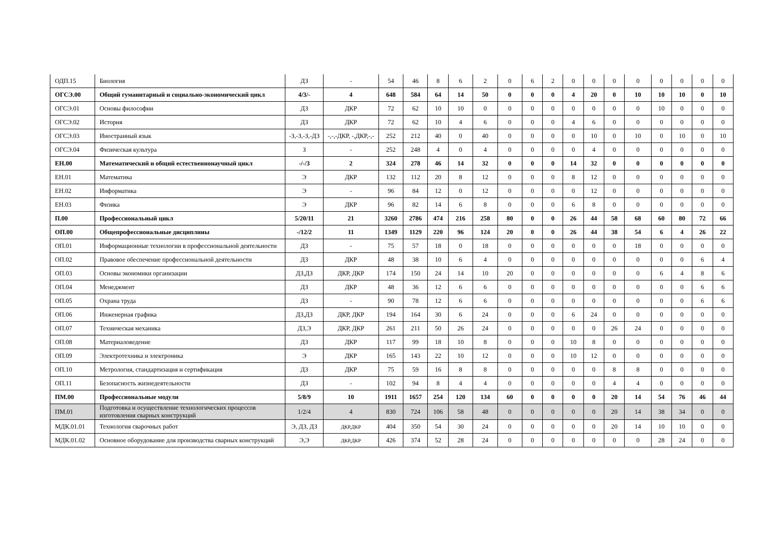| ОДП.15 | Биология | ДЗ | - | 54 | 46 | 8 | 6 | 2 | 0 | 6 | 2 | 0 | 0 | 0 | 0 | 0 | 0 | 0 | 0 |
| ОГСЭ.00 | Общий гуманитарный и социально-экономический цикл | 4/3/- | 4 | 648 | 584 | 64 | 14 | 50 | 0 | 0 | 0 | 4 | 20 | 0 | 10 | 10 | 10 | 0 | 10 |
| ОГСЭ.01 | Основы философии | ДЗ | ДКР | 72 | 62 | 10 | 10 | 0 | 0 | 0 | 0 | 0 | 0 | 0 | 0 | 10 | 0 | 0 | 0 |
| ОГСЭ.02 | История | ДЗ | ДКР | 72 | 62 | 10 | 4 | 6 | 0 | 0 | 0 | 4 | 6 | 0 | 0 | 0 | 0 | 0 | 0 |
| ОГСЭ.03 | Иностранный язык | -З,-З,-З,-ДЗ | -,-,-ДКР, -,ДКР,-,- | 252 | 212 | 40 | 0 | 40 | 0 | 0 | 0 | 0 | 10 | 0 | 10 | 0 | 10 | 0 | 10 |
| ОГСЭ.04 | Физическая культура | З | - | 252 | 248 | 4 | 0 | 4 | 0 | 0 | 0 | 0 | 4 | 0 | 0 | 0 | 0 | 0 | 0 |
| ЕН.00 | Математический и общий естественнонаучный цикл | -/-/3 | 2 | 324 | 278 | 46 | 14 | 32 | 0 | 0 | 0 | 14 | 32 | 0 | 0 | 0 | 0 | 0 | 0 |
| ЕН.01 | Математика | Э | ДКР | 132 | 112 | 20 | 8 | 12 | 0 | 0 | 0 | 8 | 12 | 0 | 0 | 0 | 0 | 0 | 0 |
| ЕН.02 | Информатика | Э | - | 96 | 84 | 12 | 0 | 12 | 0 | 0 | 0 | 0 | 12 | 0 | 0 | 0 | 0 | 0 | 0 |
| ЕН.03 | Физика | Э | ДКР | 96 | 82 | 14 | 6 | 8 | 0 | 0 | 0 | 6 | 8 | 0 | 0 | 0 | 0 | 0 | 0 |
| П.00 | Профессиональный цикл | 5/20/11 | 21 | 3260 | 2786 | 474 | 216 | 258 | 80 | 0 | 0 | 26 | 44 | 58 | 68 | 60 | 80 | 72 | 66 |
| ОП.00 | Общепрофессиональные дисциплины | -/12/2 | 11 | 1349 | 1129 | 220 | 96 | 124 | 20 | 0 | 0 | 26 | 44 | 38 | 54 | 6 | 4 | 26 | 22 |
| ОП.01 | Информационные технологии в профессиональной деятельности | ДЗ | - | 75 | 57 | 18 | 0 | 18 | 0 | 0 | 0 | 0 | 0 | 0 | 18 | 0 | 0 | 0 | 0 |
| ОП.02 | Правовое обеспечение профессиональной деятельности | ДЗ | ДКР | 48 | 38 | 10 | 6 | 4 | 0 | 0 | 0 | 0 | 0 | 0 | 0 | 0 | 0 | 6 | 4 |
| ОП.03 | Основы экономики организации | ДЗ,ДЗ | ДКР, ДКР | 174 | 150 | 24 | 14 | 10 | 20 | 0 | 0 | 0 | 0 | 0 | 0 | 6 | 4 | 8 | 6 |
| ОП.04 | Менеджмент | ДЗ | ДКР | 48 | 36 | 12 | 6 | 6 | 0 | 0 | 0 | 0 | 0 | 0 | 0 | 0 | 0 | 6 | 6 |
| ОП.05 | Охрана труда | ДЗ | - | 90 | 78 | 12 | 6 | 6 | 0 | 0 | 0 | 0 | 0 | 0 | 0 | 0 | 0 | 6 | 6 |
| ОП.06 | Инженерная графика | ДЗ,ДЗ | ДКР, ДКР | 194 | 164 | 30 | 6 | 24 | 0 | 0 | 0 | 6 | 24 | 0 | 0 | 0 | 0 | 0 | 0 |
| ОП.07 | Техническая механика | ДЗ,Э | ДКР, ДКР | 261 | 211 | 50 | 26 | 24 | 0 | 0 | 0 | 0 | 0 | 26 | 24 | 0 | 0 | 0 | 0 |
| ОП.08 | Материаловедение | ДЗ | ДКР | 117 | 99 | 18 | 10 | 8 | 0 | 0 | 0 | 10 | 8 | 0 | 0 | 0 | 0 | 0 | 0 |
| ОП.09 | Электротехника и электроника | Э | ДКР | 165 | 143 | 22 | 10 | 12 | 0 | 0 | 0 | 10 | 12 | 0 | 0 | 0 | 0 | 0 | 0 |
| ОП.10 | Метрология, стандартизация и сертификация | ДЗ | ДКР | 75 | 59 | 16 | 8 | 8 | 0 | 0 | 0 | 0 | 0 | 8 | 8 | 0 | 0 | 0 | 0 |
| ОП.11 | Безопасность жизнедеятельности | ДЗ | - | 102 | 94 | 8 | 4 | 4 | 0 | 0 | 0 | 0 | 0 | 4 | 4 | 0 | 0 | 0 | 0 |
| ПМ.00 | Профессиональные модули | 5/8/9 | 10 | 1911 | 1657 | 254 | 120 | 134 | 60 | 0 | 0 | 0 | 0 | 20 | 14 | 54 | 76 | 46 | 44 |
| ПМ.01 | Подготовка и осуществление технологических процессов изготовления сварных конструкций | 1/2/4 | 4 | 830 | 724 | 106 | 58 | 48 | 0 | 0 | 0 | 0 | 0 | 20 | 14 | 38 | 34 | 0 | 0 |
| МДК.01.01 | Технология сварочных работ | Э, ДЗ, ДЗ | ДКР,ДКР | 404 | 350 | 54 | 30 | 24 | 0 | 0 | 0 | 0 | 0 | 20 | 14 | 10 | 10 | 0 | 0 |
| МДК.01.02 | Основное оборудование для производства сварных конструкций | Э,Э | ДКР,ДКР | 426 | 374 | 52 | 28 | 24 | 0 | 0 | 0 | 0 | 0 | 0 | 0 | 28 | 24 | 0 | 0 |